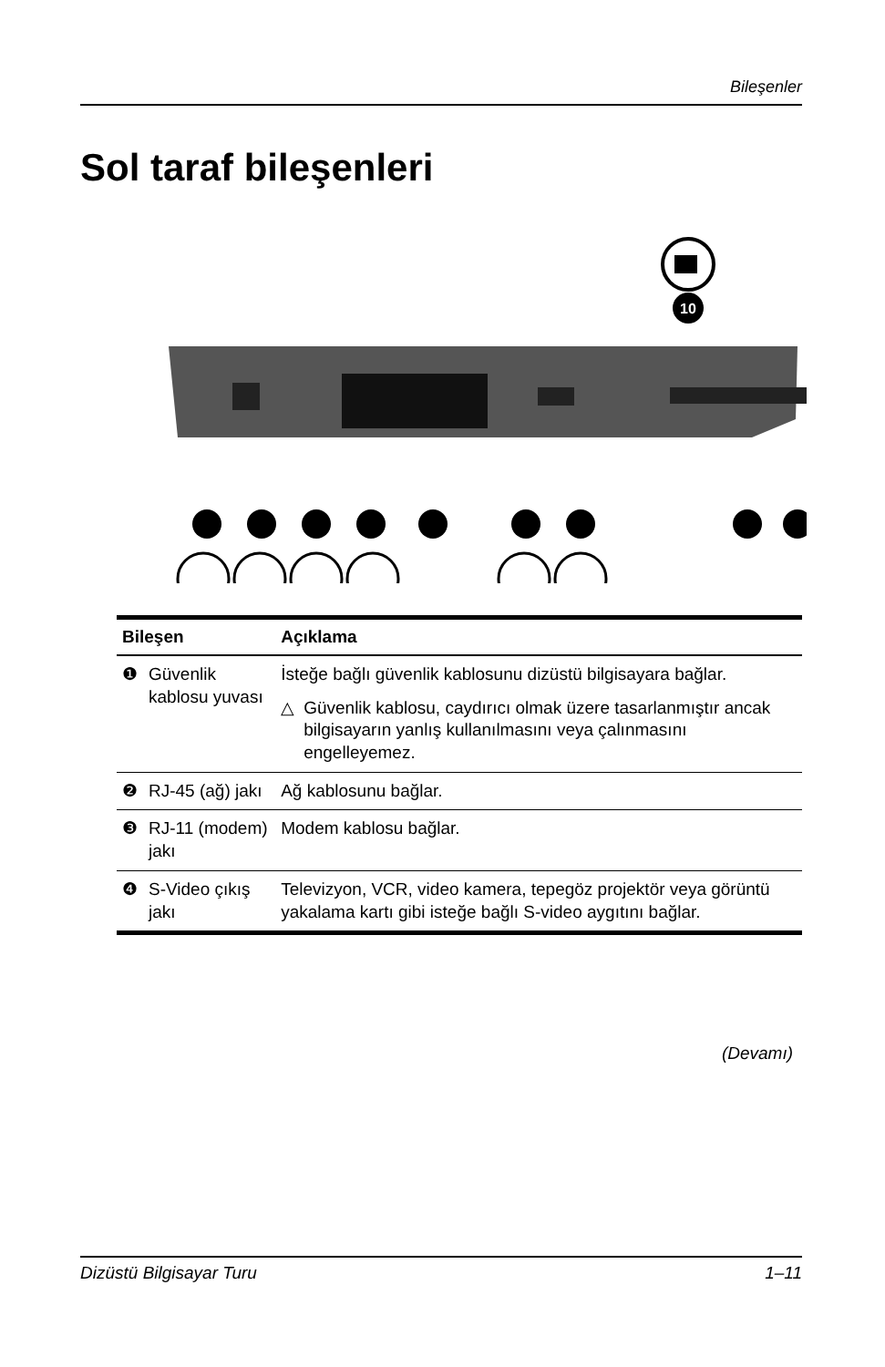Bileşenler
Sol taraf bileşenleri
10
| Bileşen | | Açıklama |
| --- | --- | --- |
| ❶ | Güvenlik kablosu yuvası | İsteğe bağlı güvenlik kablosunu dizüstü bilgisayara bağlar. △ Güvenlik kablosu, caydırıcı olmak üzere tasarlanmıştır ancak bilgisayarın yanlış kullanılmasını veya çalınmasını engelleyemez. |
| ❷ | RJ-45 (ağ) jakı | Ağ kablosunu bağlar. |
| ❸ | RJ-11 (modem) jakı | Modem kablosu bağlar. |
| ❹ | S-Video çıkış jakı | Televizyon, VCR, video kamera, tepegöz projektör veya görüntü yakalama kartı gibi isteğe bağlı S-video aygıtını bağlar. |
(Devamı)
Dizüstü Bilgisayar Turu 1–11